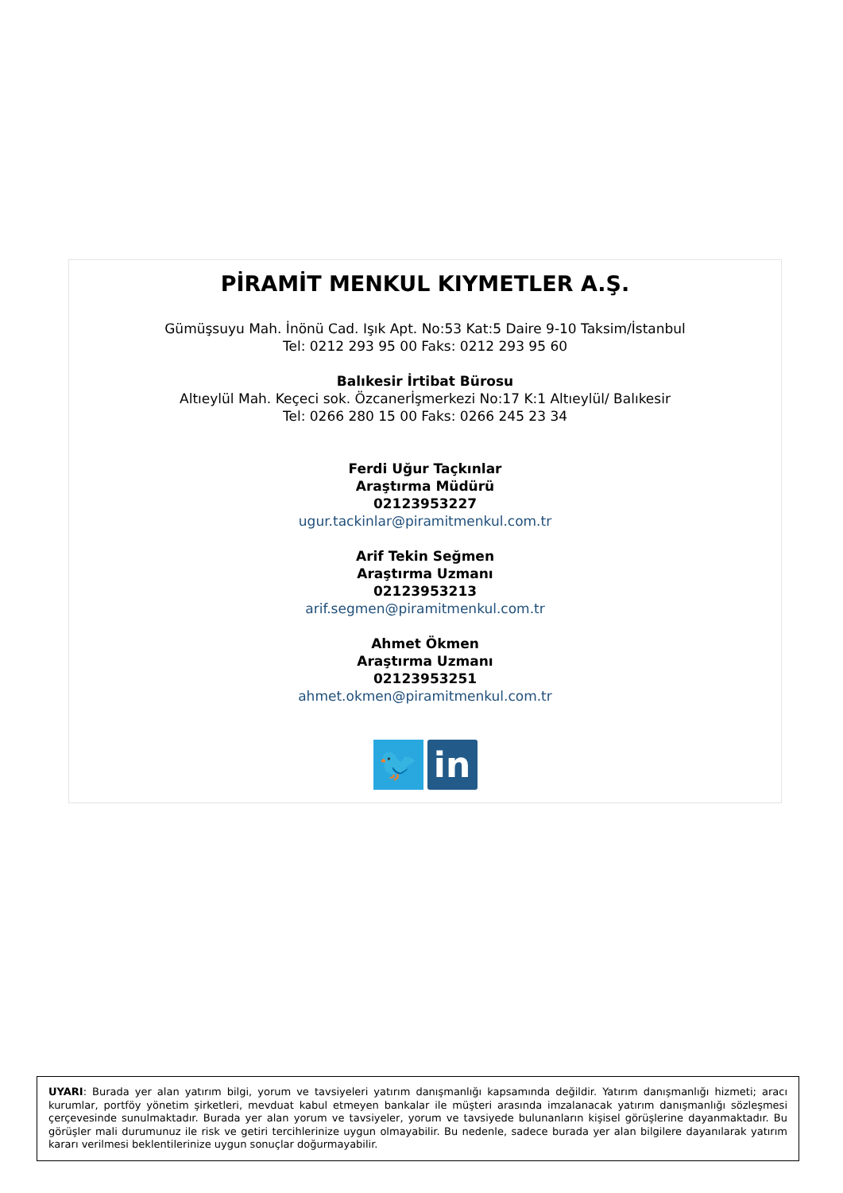PİRAMİT MENKUL KIYMETLER A.Ş.
Gümüşsuyu Mah. İnönü Cad. Işık Apt. No:53 Kat:5 Daire 9-10 Taksim/İstanbul
Tel: 0212 293 95 00 Faks: 0212 293 95 60
Balıkesir İrtibat Bürosu
Altıeylül Mah. Keçeci sok. Özcanerİşmerkezi No:17 K:1 Altıeylül/ Balıkesir
Tel: 0266 280 15 00 Faks: 0266 245 23 34
Ferdi Uğur Taçkınlar
Araştırma Müdürü
02123953227
ugur.tackinlar@piramitmenkul.com.tr
Arif Tekin Seğmen
Araştırma Uzmanı
02123953213
arif.segmen@piramitmenkul.com.tr
Ahmet Ökmen
Araştırma Uzmanı
02123953251
ahmet.okmen@piramitmenkul.com.tr
🐦 in
UYARI: Burada yer alan yatırım bilgi, yorum ve tavsiyeleri yatırım danışmanlığı kapsamında değildir. Yatırım danışmanlığı hizmeti; aracı kurumlar, portföy yönetim şirketleri, mevduat kabul etmeyen bankalar ile müşteri arasında imzalanacak yatırım danışmanlığı sözleşmesi çerçevesinde sunulmaktadır. Burada yer alan yorum ve tavsiyeler, yorum ve tavsiyede bulunanların kişisel görüşlerine dayanmaktadır. Bu görüşler mali durumunuz ile risk ve getiri tercihlerinize uygun olmayabilir. Bu nedenle, sadece burada yer alan bilgilere dayanılarak yatırım kararı verilmesi beklentilerinize uygun sonuçlar doğurmayabilir.